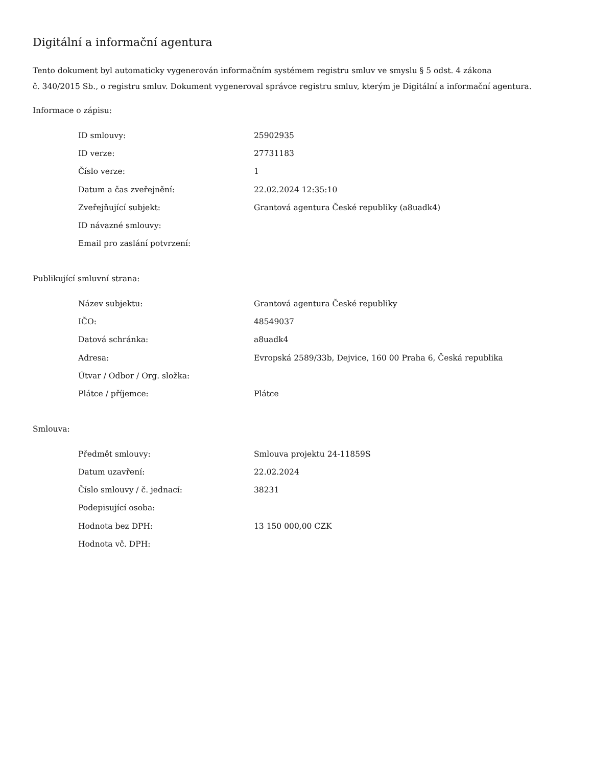Digitální a informační agentura
Tento dokument byl automaticky vygenerován informačním systémem registru smluv ve smyslu § 5 odst. 4 zákona
č. 340/2015 Sb., o registru smluv. Dokument vygeneroval správce registru smluv, kterým je Digitální a informační agentura.
Informace o zápisu:
| ID smlouvy: | 25902935 |
| ID verze: | 27731183 |
| Číslo verze: | 1 |
| Datum a čas zveřejnění: | 22.02.2024 12:35:10 |
| Zveřejňující subjekt: | Grantová agentura České republiky (a8uadk4) |
| ID návazné smlouvy: | |
| Email pro zaslání potvrzení: | |
Publikující smluvní strana:
| Název subjektu: | Grantová agentura České republiky |
| IČO: | 48549037 |
| Datová schránka: | a8uadk4 |
| Adresa: | Evropská 2589/33b, Dejvice, 160 00 Praha 6, Česká republika |
| Útvar / Odbor / Org. složka: | |
| Plátce / příjemce: | Plátce |
Smlouva:
| Předmět smlouvy: | Smlouva projektu 24-11859S |
| Datum uzavření: | 22.02.2024 |
| Číslo smlouvy / č. jednací: | 38231 |
| Podepisující osoba: | |
| Hodnota bez DPH: | 13 150 000,00 CZK |
| Hodnota vč. DPH: | |